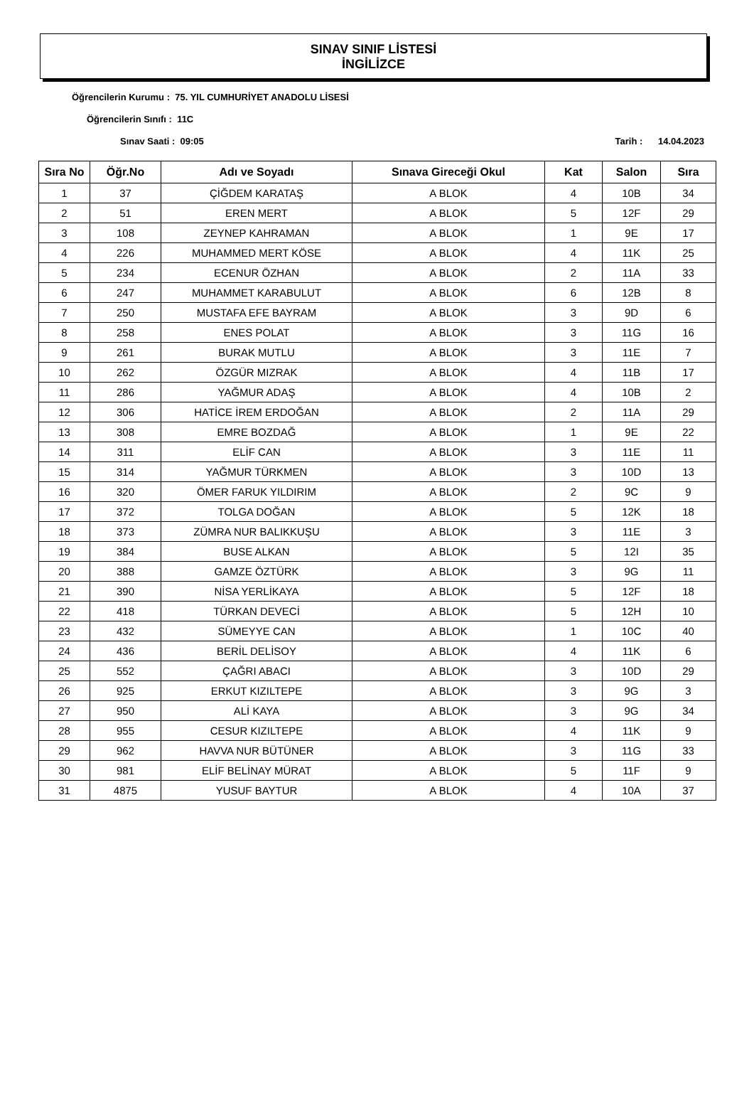SINAV SINIF LİSTESİ
İNGİLİZCE
Öğrencilerin Kurumu : 75. YIL CUMHURİYET ANADOLU LİSESİ
Öğrencilerin Sınıfı : 11C
Sınav Saati : 09:05 Tarih : 14.04.2023
| Sıra No | Öğr.No | Adı ve Soyadı | Sınava Gireceği Okul | Kat | Salon | Sıra |
| --- | --- | --- | --- | --- | --- | --- |
| 1 | 37 | ÇİĞDEM KARATAŞ | A BLOK | 4 | 10B | 34 |
| 2 | 51 | EREN MERT | A BLOK | 5 | 12F | 29 |
| 3 | 108 | ZEYNEP KAHRAMAN | A BLOK | 1 | 9E | 17 |
| 4 | 226 | MUHAMMED MERT KÖSE | A BLOK | 4 | 11K | 25 |
| 5 | 234 | ECENUR ÖZHAN | A BLOK | 2 | 11A | 33 |
| 6 | 247 | MUHAMMET KARABULUT | A BLOK | 6 | 12B | 8 |
| 7 | 250 | MUSTAFA EFE BAYRAM | A BLOK | 3 | 9D | 6 |
| 8 | 258 | ENES POLAT | A BLOK | 3 | 11G | 16 |
| 9 | 261 | BURAK MUTLU | A BLOK | 3 | 11E | 7 |
| 10 | 262 | ÖZGÜR MIZRAK | A BLOK | 4 | 11B | 17 |
| 11 | 286 | YAĞMUR ADAŞ | A BLOK | 4 | 10B | 2 |
| 12 | 306 | HATİCE İREM ERDOĞAN | A BLOK | 2 | 11A | 29 |
| 13 | 308 | EMRE BOZDAĞ | A BLOK | 1 | 9E | 22 |
| 14 | 311 | ELİF CAN | A BLOK | 3 | 11E | 11 |
| 15 | 314 | YAĞMUR TÜRKMEN | A BLOK | 3 | 10D | 13 |
| 16 | 320 | ÖMER FARUK YILDIRIM | A BLOK | 2 | 9C | 9 |
| 17 | 372 | TOLGA DOĞAN | A BLOK | 5 | 12K | 18 |
| 18 | 373 | ZÜMRA NUR BALIKKUŞU | A BLOK | 3 | 11E | 3 |
| 19 | 384 | BUSE ALKAN | A BLOK | 5 | 12I | 35 |
| 20 | 388 | GAMZE ÖZTÜRK | A BLOK | 3 | 9G | 11 |
| 21 | 390 | NİSA YERLİKAYA | A BLOK | 5 | 12F | 18 |
| 22 | 418 | TÜRKAN DEVECİ | A BLOK | 5 | 12H | 10 |
| 23 | 432 | SÜMEYYE CAN | A BLOK | 1 | 10C | 40 |
| 24 | 436 | BERİL DELİSOY | A BLOK | 4 | 11K | 6 |
| 25 | 552 | ÇAĞRI ABACI | A BLOK | 3 | 10D | 29 |
| 26 | 925 | ERKUT KIZILTEPE | A BLOK | 3 | 9G | 3 |
| 27 | 950 | ALİ KAYA | A BLOK | 3 | 9G | 34 |
| 28 | 955 | CESUR KIZILTEPE | A BLOK | 4 | 11K | 9 |
| 29 | 962 | HAVVA NUR BÜTÜNER | A BLOK | 3 | 11G | 33 |
| 30 | 981 | ELİF BELİNAY MÜRAT | A BLOK | 5 | 11F | 9 |
| 31 | 4875 | YUSUF BAYTUR | A BLOK | 4 | 10A | 37 |